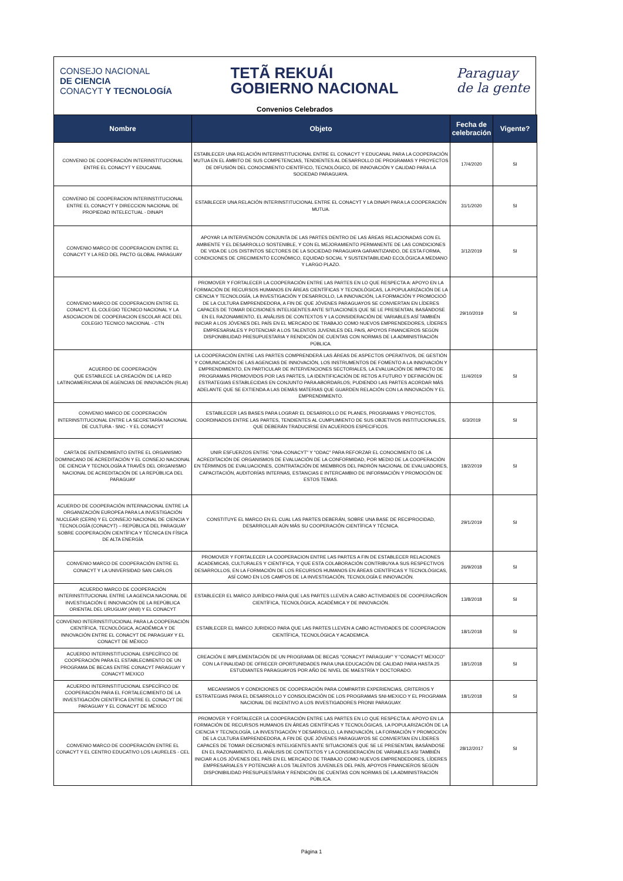CONSEJO NACIONAL
DE CIENCIA
CONACYT Y TECNOLOGÍA
TETÃ REKUÁI
GOBIERNO NACIONAL
Paraguay
de la gente
Convenios Celebrados
| Nombre | Objeto | Fecha de celebración | Vigente? |
| --- | --- | --- | --- |
| CONVENIO DE COOPERACIÓN INTERINSTITUCIONAL ENTRE EL CONACYT Y EDUCANAL | ESTABLECER UNA RELACIÓN INTERINSTITUCIONAL ENTRE EL CONACYT Y EDUCANAL PARA LA COOPERACIÓN MUTUA EN EL ÁMBITO DE SUS COMPETENCIAS, TENDIENTES AL DESARROLLO DE PROGRAMAS Y PROYECTOS DE DIFUSIÓN DEL CONOCIMIENTO CIENTÍFICO, TECNOLÓGICO, DE INNOVACIÓN Y CALIDAD PARA LA SOCIEDAD PARAGUAYA. | 17/4/2020 | SI |
| CONVENIO DE COOPERACION INTERINSTITUCIONAL ENTRE EL CONACYT Y DIRECCION NACIONAL DE PROPIEDAD INTELECTUAL - DINAPI | ESTABLECER UNA RELACIÓN INTERINSTITUCIONAL ENTRE EL CONACYT Y LA DINAPI PARA LA COOPERACIÓN MUTUA. | 31/1/2020 | SI |
| CONVENIO MARCO DE COOPERACION ENTRE EL CONACYT Y LA RED DEL PACTO GLOBAL PARAGUAY | APOYAR LA INTERVENCIÓN CONJUNTA DE LAS PARTES DENTRO DE LAS ÁREAS RELACIONADAS CON EL AMBIENTE Y EL DESARROLLO SOSTENIBLE, Y CON EL MEJORAMIENTO PERMANENTE DE LAS CONDICIONES DE VIDA DE LOS DISTINTOS SECTORES DE LA SOCIEDAD PARAGUAYA GARANTIZANDO, DE ESTA FORMA, CONDICIONES DE CRECIMIENTO ECONÓMICO, EQUIDAD SOCIAL Y SUSTENTABILIDAD ECOLÓGICA A MEDIANO Y LARGO PLAZO. | 3/12/2019 | SI |
| CONVENIO MARCO DE COOPERACION ENTRE EL CONACYT, EL COLEGIO TECNICO NACIONAL Y LA ASOCIACION DE COOPERACION ESCOLAR ACE DEL COLEGIO TECNICO NACIONAL - CTN | PROMOVER Y FORTALECER LA COOPERACIÓN ENTRE LAS PARTES EN LO QUE RESPECTA A: APOYO EN LA FORMACIÓN DE RECURSOS HUMANOS EN ÁREAS CIENTÍFICAS Y TECNOLÓGICAS, LA POPULARIZACIÓN DE LA CIENCIA Y TECNOLOGÍA, LA INVESTIGACIÓN Y DESARROLLO, LA INNOVACIÓN, LA FORMACIÓN Y PROMOCIOÓ DE LA CULTURA EMPRENDEDORA, A FIN DE QUE JÓVENES PARAGUAYOS SE CONVIERTAN EN LÍDERES CAPACES DE TOMAR DECISIONES INTELIGENTES ANTE SITUACIONES QUE SE LE PRESENTAN, BASÁNDOSE EN EL RAZONAMIENTO, EL ANÁLISIS DE CONTEXTOS Y LA CONSIDERACIÓN DE VARIABLES ASÍ TAMBIÉN INICIAR A LOS JÓVENES DEL PAÍS EN EL MERCADO DE TRABAJO COMO NUEVOS EMPRENDEDORES, LÍDERES EMPRESARIALES Y POTENCIAR A LOS TALENTOS JUVENILES DEL PAIS, APOYOS FINANCIEROS SEGÚN DISPONIBILIDAD PRESUPUESTARIA Y RENDICIÓN DE CUENTAS CON NORMAS DE LA ADMINISTRACIÓN PÚBLICA. | 29/10/2019 | SI |
| ACUERDO DE COOPERACIÓN QUE ESTABLECE LA CREACIÓN DE LA RED LATINOAMERICANA DE AGENCIAS DE INNOVACIÓN (RLAI) | LA COOPERACIÓN ENTRE LAS PARTES COMPRENDERÁ LAS ÁREAS DE ASPECTOS OPERATIVOS, DE GESTIÓN Y COMUNICACIÓN DE LAS AGENCIAS DE INNOVACIÓN, LOS INSTRUMENTOS DE FOMENTO A LA INNOVACIÓN Y EMPRENDIMIENTO, EN PARTICULAR DE INTERVENCIONES SECTORIALES, LA EVALUACIÓN DE IMPACTO DE PROGRAMAS PROMOVIDOS POR LAS PARTES, LA IDENTIFICACIÓN DE RETOS A FUTURO Y DEFINICIÓN DE ESTRATEGIAS ESTABLECIDAS EN CONJUNTO PARA ABORDARLOS; PUDIENDO LAS PARTES ACORDAR MÁS ADELANTE QUE SE EXTIENDA A LAS DEMÁS MATERIAS QUE GUARDEN RELACIÓN CON LA INNOVACIÓN Y EL EMPRENDIMIENTO. | 11/4/2019 | SI |
| CONVENIO MARCO DE COOPERACIÓN INTERINSTITUCIONAL ENTRE LA SECRETARÍA NACIONAL DE CULTURA - SNC - Y EL CONACYT | ESTABLECER LAS BASES PARA LOGRAR EL DESARROLLO DE PLANES, PROGRAMAS Y PROYECTOS, COORDINADOS ENTRE LAS PARTES, TENDIENTES AL CUMPLIMIENTO DE SUS OBJETIVOS INSTITUCIONALES, QUE DEBERÁN TRADUCIRSE EN ACUERDOS ESPECIFICOS. | 6/3/2019 | SI |
| CARTA DE ENTENDIMIENTO ENTRE EL ORGANISMO DOMINICANO DE ACREDITACIÓN Y EL CONSEJO NACIONAL DE CIENCIA Y TECNOLOGÍA A TRAVÉS DEL ORGANISMO NACIONAL DE ACREDITACIÓN DE LA REPÚBLICA DEL PARAGUAY | UNIR ESFUERZOS ENTRE "ONA-CONACYT" Y "ODAC" PARA REFORZAR EL CONOCIMIENTO DE LA ACREDITACIÓN DE ORGANISMOS DE EVALUACIÓN DE LA CONFORMIDAD, POR MEDIO DE LA COOPERACIÓN EN TÉRMINOS DE EVALUACIONES, CONTRATACIÓN DE MIEMBROS DEL PADRÓN NACIONAL DE EVALUADORES, CAPACITACIÓN, AUDITORÍAS INTERNAS, ESTANCIAS E INTERCAMBIO DE INFORMACIÓN Y PROMOCIÓN DE ESTOS TEMAS. | 18/2/2019 | SI |
| ACUERDO DE COOPERACIÓN INTERNACIONAL ENTRE LA ORGANIZACIÓN EUROPEA PARA LA INVESTIGACIÓN NUCLEAR (CERN) Y EL CONSEJO NACIONAL DE CIENCIA Y TECNOLOGÍA (CONACYT) – REPÚBLICA DEL PARAGUAY SOBRE COOPERACIÓN CIENTÍFICA Y TÉCNICA EN FÍSICA DE ALTA ENERGÍA | CONSTITUYE EL MARCO EN EL CUAL LAS PARTES DEBERÁN, SOBRE UNA BASE DE RECIPROCIDAD, DESARROLLAR AÚN MÁS SU COOPERACIÓN CIENTÍFICA Y TÉCNICA. | 29/1/2019 | SI |
| CONVENIO MARCO DE COOPERACIÓN ENTRE EL CONACYT Y LA UNIVERSIDAD SAN CARLOS | PROMOVER Y FORTALECER LA COOPERACION ENTRE LAS PARTES A FIN DE ESTABLECER RELACIONES ACADEMICAS, CULTURALES Y CIENTIFICA, Y QUE ESTA COLABORACIÓN CONTRIBUYA A SUS RESPECTIVOS DESARROLLOS, EN LA FORMACIÓN DE LOS RECURSOS HUMANOS EN ÁREAS CIENTÍFICAS Y TECNOLÓGICAS, ASÍ COMO EN LOS CAMPOS DE LA INVESTIGACIÓN, TECNOLOGÍA E INNOVACIÓN. | 26/9/2018 | SI |
| ACUERDO MARCO DE COOPERACIÓN INTERINSTITUCIONAL ENTRE LA AGENCIA NACIONAL DE INVESTIGACIÓN E INNOVACIÓN DE LA REPÚBLICA ORIENTAL DEL URUGUAY (ANII) Y EL CONACYT | ESTABLECER EL MARCO JURÍDICO PARA QUE LAS PARTES LLEVEN A CABO ACTIVIDADES DE COOPERACIÑON CIENTÍFICA, TECNOLÓGICA, ACADÉMICA Y DE INNOVACIÓN. | 13/8/2018 | SI |
| CONVENIO INTERINSTITUCIONAL PARA LA COOPERACIÓN CIENTÍFICA, TECNOLÓGICA, ACADÉMICA Y DE INNOVACIÓN ENTRE EL CONACYT DE PARAGUAY Y EL CONACYT DE MÉXICO | ESTABLECER EL MARCO JURIDICO PARA QUE LAS PARTES LLEVEN A CABO ACTIVIDADES DE COOPERACION CIENTÍFICA, TECNOLÓGICA Y ACADEMICA. | 18/1/2018 | SI |
| ACUERDO INTERINSTITUCIONAL ESPECÍFICO DE COOPERACIÓN PARA EL ESTABLECIMIENTO DE UN PROGRAMA DE BECAS ENTRE CONACYT PARAGUAY Y CONACYT MEXICO | CREACIÓN E IMPLEMENTACIÓN DE UN PROGRAMA DE BECAS "CONACYT PARAGUAY" Y "CONACYT MEXICO" CON LA FINALIDAD DE OFRECER OPORTUNIDADES PARA UNA EDUCACIÓN DE CALIDAD PARA HASTA 25 ESTUDIANTES PARAGUAYOS POR AÑO DE NIVEL DE MAESTRÍA Y DOCTORADO. | 18/1/2018 | SI |
| ACUERDO INTERINSTITUCIONAL ESPECÍFICO DE COOPERACIÓN PARA EL FORTALECIMIENTO DE LA INVESTIGACIÓN CIENTÍFICA ENTRE EL CONACYT DE PARAGUAY Y EL CONACYT DE MÉXICO | MECANISMOS Y CONDICIONES DE COOPERACIÓN PARA COMPARTIR EXPERIENCIAS, CRITERIOS Y ESTRATEGIAS PARA EL DESARROLLO Y CONSOLIDACIÓN DE LOS PROGRAMAS SNI-MEXICO Y EL PROGRAMA NACIONAL DE INCENTIVO A LOS INVESTIGADORES PRONII PARAGUAY. | 18/1/2018 | SI |
| CONVENIO MARCO DE COOPERACIÓN ENTRE EL CONACYT Y EL CENTRO EDUCATIVO LOS LAURELES - CEL | PROMOVER Y FORTALECER LA COOPERACIÓN ENTRE LAS PARTES EN LO QUE RESPECTA A: APOYO EN LA FORMACIÓN DE RECURSOS HUMANOS EN ÁREAS CIENTÍFICAS Y TECNOLÓGICAS, LA POPULARIZACIÓN DE LA CIENCIA Y TECNOLOGÍA, LA INVESTIGACIÓN Y DESARROLLO, LA INNOVACIÓN, LA FORMACIÓN Y PROMOCIÓN DE LA CULTURA EMPRENDEDORA, A FIN DE QUE JÓVENES PARAGUAYOS SE CONVIERTAN EN LÍDERES CAPACES DE TOMAR DECISIONES INTELIGENTES ANTE SITUACIONES QUE SE LE PRESENTAN, BASÁNDOSE EN EL RAZONAMIENTO, EL ANÁLISIS DE CONTEXTOS Y LA CONSIDERACIÓN DE VARIABLES ASI TAMBIÉN INICIAR A LOS JÓVENES DEL PAÍS EN EL MERCADO DE TRABAJO COMO NUEVOS EMPRENDEDORES, LÍDERES EMPRESARIALES Y POTENCIAR A LOS TALENTOS JUVENILES DEL PAÍS, APOYOS FINANCIEROS SEGÚN DISPONIBILIDAD PRESUPUESTARIA Y RENDICIÓN DE CUENTAS CON NORMAS DE LA ADMINISTRACIÓN PÚBLICA. | 28/12/2017 | SI |
Página 1